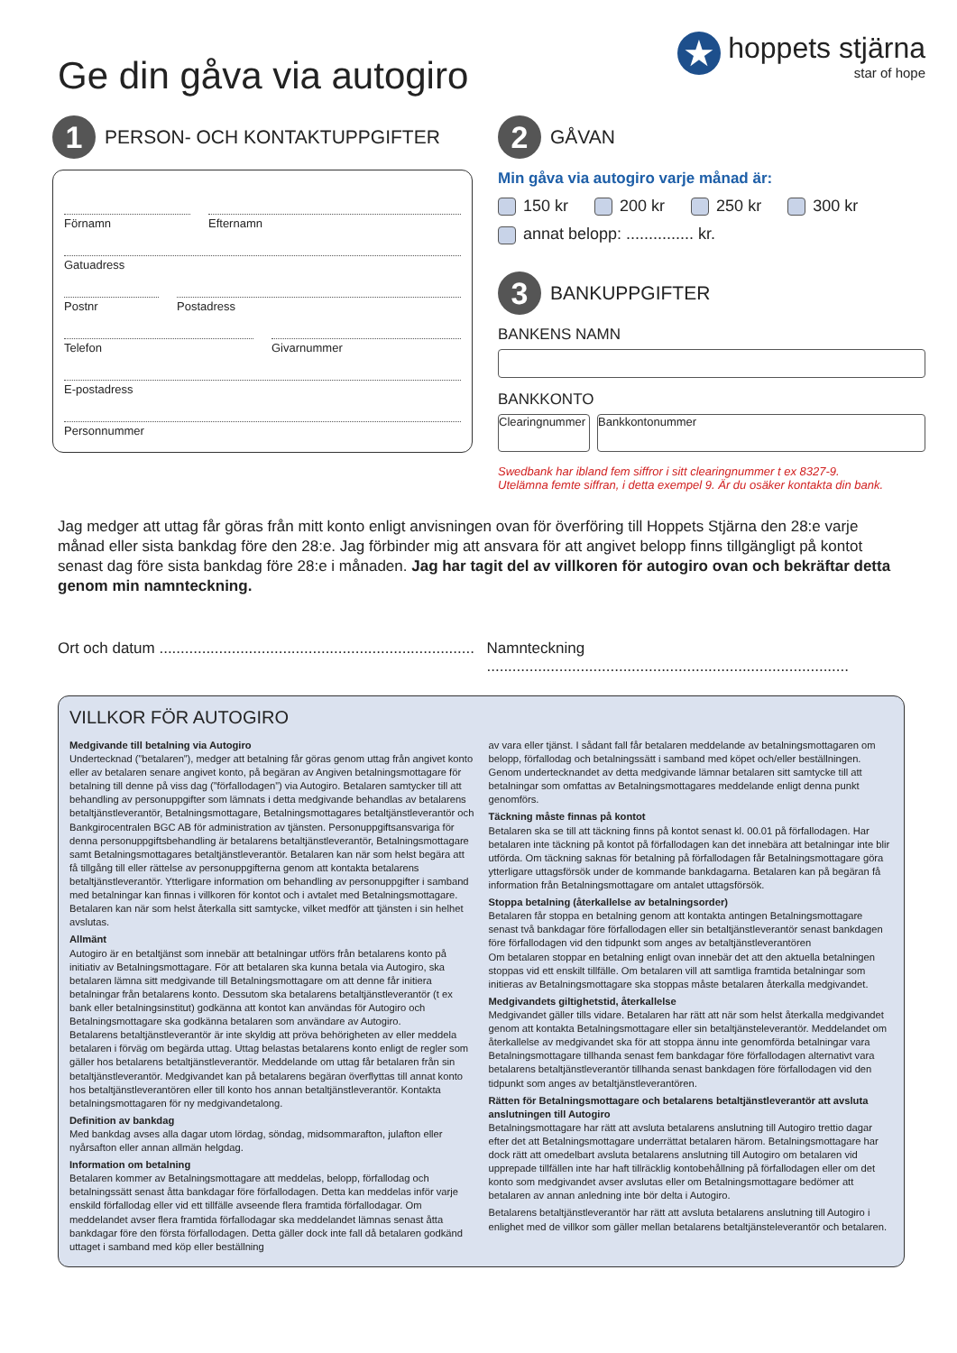Ge din gåva via autogiro
★
hoppets stjärna
star of hope
1
PERSON- OCH KONTAKTUPPGIFTER
Förnamn Efternamn
Gatuadress
Postnr Postadress
Telefon Givarnummer
E-postadress
Personnummer
2
GÅVAN
Min gåva via autogiro varje månad är:
150 kr 200 kr 250 kr 300 kr
annat belopp: ............... kr.
3
BANKUPPGIFTER
BANKENS NAMN
BANKKONTO
Clearingnummer
Bankkontonummer
Swedbank har ibland fem siffror i sitt clearingnummer t ex 8327-9.
Utelämna femte siffran, i detta exempel 9. Är du osäker kontakta din bank.
Jag medger att uttag får göras från mitt konto enligt anvisningen ovan för överföring till Hoppets Stjärna den 28:e varje månad eller sista bankdag före den 28:e. Jag förbinder mig att ansvara för att angivet belopp finns tillgängligt på kontot senast dag före sista bankdag före 28:e i månaden. Jag har tagit del av villkoren för autogiro ovan och bekräftar detta genom min namnteckning.
Ort och datum ..........................................................................
Namnteckning .....................................................................................
VILLKOR FÖR AUTOGIRO
Medgivande till betalning via Autogiro
Undertecknad (”betalaren”), medger att betalning får göras genom uttag från angivet konto eller av betalaren senare angivet konto, på begäran av Angiven betalningsmottagare för betalning till denne på viss dag (”förfallodagen”) via Autogiro. Betalaren samtycker till att behandling av personuppgifter som lämnats i detta medgivande behandlas av betalarens betaltjänstleverantör, Betalningsmottagare, Betalningsmottagares betaltjänstleverantör och Bankgirocentralen BGC AB för administration av tjänsten. Personuppgiftsansvariga för denna personuppgiftsbehandling är betalarens betaltjänstleverantör, Betalningsmottagare samt Betalningsmottagares betaltjänstleverantör. Betalaren kan när som helst begära att få tillgång till eller rättelse av personuppgifterna genom att kontakta betalarens betaltjänstleverantör. Ytterligare information om behandling av personuppgifter i samband med betalningar kan finnas i villkoren för kontot och i avtalet med Betalningsmottagare. Betalaren kan när som helst återkalla sitt samtycke, vilket medför att tjänsten i sin helhet avslutas.
Allmänt
Autogiro är en betaltjänst som innebär att betalningar utförs från betalarens konto på initiativ av Betalningsmottagare. För att betalaren ska kunna betala via Autogiro, ska betalaren lämna sitt medgivande till Betalningsmottagare om att denne får initiera betalningar från betalarens konto. Dessutom ska betalarens betaltjänstleverantör (t ex bank eller betalningsinstitut) godkänna att kontot kan användas för Autogiro och Betalningsmottagare ska godkänna betalaren som användare av Autogiro.
Betalarens betaltjänstleverantör är inte skyldig att pröva behörigheten av eller meddela betalaren i förväg om begärda uttag. Uttag belastas betalarens konto enligt de regler som gäller hos betalarens betaltjänstleverantör. Meddelande om uttag får betalaren från sin betaltjänstleverantör. Medgivandet kan på betalarens begäran överflyttas till annat konto hos betaltjänstleverantören eller till konto hos annan betaltjänstleverantör. Kontakta betalningsmottagaren för ny medgivandetalong.
Definition av bankdag
Med bankdag avses alla dagar utom lördag, söndag, midsommarafton, julafton eller nyårsafton eller annan allmän helgdag.
Information om betalning
Betalaren kommer av Betalningsmottagare att meddelas, belopp, förfallodag och betalningssätt senast åtta bankdagar före förfallodagen. Detta kan meddelas inför varje enskild förfallodag eller vid ett tillfälle avseende flera framtida förfallodagar. Om meddelandet avser flera framtida förfallodagar ska meddelandet lämnas senast åtta bankdagar före den första förfallodagen. Detta gäller dock inte fall då betalaren godkänd uttaget i samband med köp eller beställning
av vara eller tjänst. I sådant fall får betalaren meddelande av betalningsmottagaren om belopp, förfallodag och betalningssätt i samband med köpet och/eller beställningen. Genom undertecknandet av detta medgivande lämnar betalaren sitt samtycke till att betalningar som omfattas av Betalningsmottagares meddelande enligt denna punkt genomförs.
Täckning måste finnas på kontot
Betalaren ska se till att täckning finns på kontot senast kl. 00.01 på förfallodagen. Har betalaren inte täckning på kontot på förfallodagen kan det innebära att betalningar inte blir utförda. Om täckning saknas för betalning på förfallodagen får Betalningsmottagare göra ytterligare uttagsförsök under de kommande bankdagarna. Betalaren kan på begäran få information från Betalningsmottagare om antalet uttagsförsök.
Stoppa betalning (återkallelse av betalningsorder)
Betalaren får stoppa en betalning genom att kontakta antingen Betalningsmottagare senast två bankdagar före förfallodagen eller sin betaltjänstleverantör senast bankdagen före förfallodagen vid den tidpunkt som anges av betaltjänstleverantören
Om betalaren stoppar en betalning enligt ovan innebär det att den aktuella betalningen stoppas vid ett enskilt tillfälle. Om betalaren vill att samtliga framtida betalningar som initieras av Betalningsmottagare ska stoppas måste betalaren återkalla medgivandet.
Medgivandets giltighetstid, återkallelse
Medgivandet gäller tills vidare. Betalaren har rätt att när som helst återkalla medgivandet genom att kontakta Betalningsmottagare eller sin betaltjänsteleverantör. Meddelandet om återkallelse av medgivandet ska för att stoppa ännu inte genomförda betalningar vara Betalningsmottagare tillhanda senast fem bankdagar före förfallodagen alternativt vara betalarens betaltjänstleverantör tillhanda senast bankdagen före förfallodagen vid den tidpunkt som anges av betaltjänstleverantören.
Rätten för Betalningsmottagare och betalarens betaltjänstleverantör att avsluta anslutningen till Autogiro
Betalningsmottagare har rätt att avsluta betalarens anslutning till Autogiro trettio dagar efter det att Betalningsmottagare underrättat betalaren härom. Betalningsmottagare har dock rätt att omedelbart avsluta betalarens anslutning till Autogiro om betalaren vid upprepade tillfällen inte har haft tillräcklig kontobehållning på förfallodagen eller om det konto som medgivandet avser avslutas eller om Betalningsmottagare bedömer att betalaren av annan anledning inte bör delta i Autogiro.
Betalarens betaltjänstleverantör har rätt att avsluta betalarens anslutning till Autogiro i enlighet med de villkor som gäller mellan betalarens betaltjänsteleverantör och betalaren.